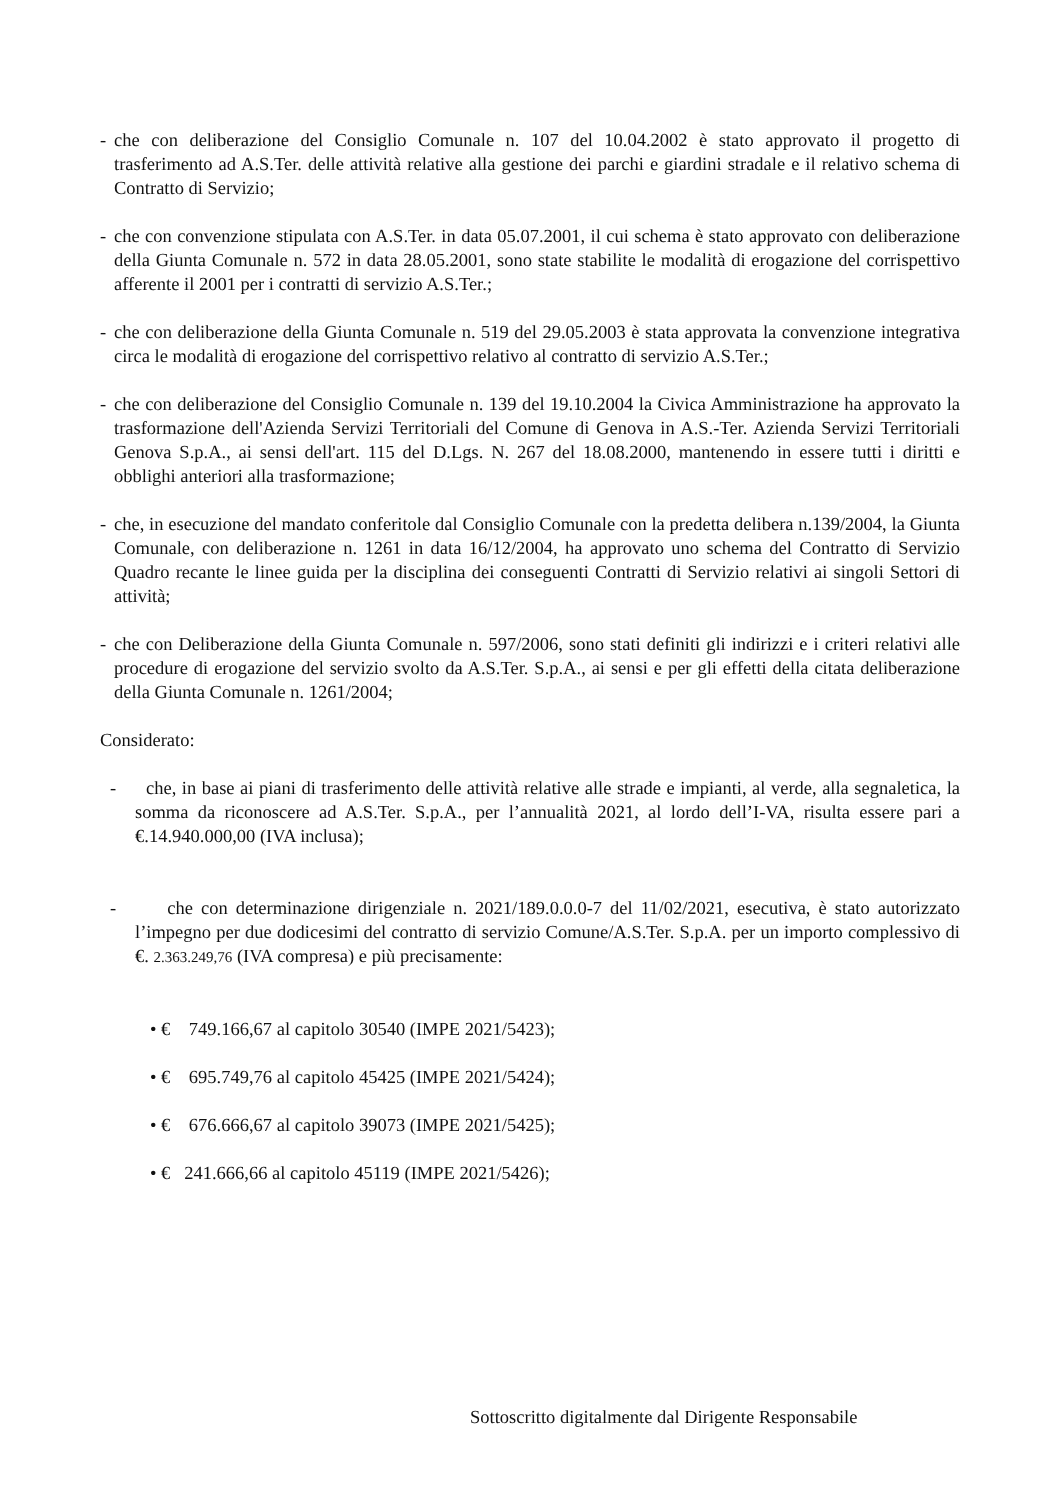- che con deliberazione del Consiglio Comunale n. 107 del 10.04.2002 è stato approvato il progetto di trasferimento ad A.S.Ter. delle attività relative alla gestione dei parchi e giardini stradale e il relativo schema di Contratto di Servizio;
- che con convenzione stipulata con A.S.Ter. in data 05.07.2001, il cui schema è stato approvato con deliberazione della Giunta Comunale n. 572 in data 28.05.2001, sono state stabilite le modalità di erogazione del corrispettivo afferente il 2001 per i contratti di servizio A.S.Ter.;
- che con deliberazione della Giunta Comunale n. 519 del 29.05.2003 è stata approvata la convenzione integrativa circa le modalità di erogazione del corrispettivo relativo al contratto di servizio A.S.Ter.;
- che con deliberazione del Consiglio Comunale n. 139 del 19.10.2004 la Civica Amministrazione ha approvato la trasformazione dell'Azienda Servizi Territoriali del Comune di Genova in A.S.-Ter. Azienda Servizi Territoriali Genova S.p.A., ai sensi dell'art. 115 del D.Lgs. N. 267 del 18.08.2000, mantenendo in essere tutti i diritti e obblighi anteriori alla trasformazione;
- che, in esecuzione del mandato conferitole dal Consiglio Comunale con la predetta delibera n.139/2004, la Giunta Comunale, con deliberazione n. 1261 in data 16/12/2004, ha approvato uno schema del Contratto di Servizio Quadro recante le linee guida per la disciplina dei conseguenti Contratti di Servizio relativi ai singoli Settori di attività;
- che con Deliberazione della Giunta Comunale n. 597/2006, sono stati definiti gli indirizzi e i criteri relativi alle procedure di erogazione del servizio svolto da A.S.Ter. S.p.A., ai sensi e per gli effetti della citata deliberazione della Giunta Comunale n. 1261/2004;
Considerato:
- che, in base ai piani di trasferimento delle attività relative alle strade e impianti, al verde, alla segnaletica, la somma da riconoscere ad A.S.Ter. S.p.A., per l’annualità 2021, al lordo dell’I-VA, risulta essere pari a €.14.940.000,00 (IVA inclusa);
- che con determinazione dirigenziale n. 2021/189.0.0.0-7 del 11/02/2021, esecutiva, è stato autorizzato l’impegno per due dodicesimi del contratto di servizio Comune/A.S.Ter. S.p.A. per un importo complessivo di €. 2.363.249,76 (IVA compresa) e più precisamente:
• € 749.166,67 al capitolo 30540 (IMPE 2021/5423);
• € 695.749,76 al capitolo 45425 (IMPE 2021/5424);
• € 676.666,67 al capitolo 39073 (IMPE 2021/5425);
• € 241.666,66 al capitolo 45119 (IMPE 2021/5426);
Sottoscritto digitalmente dal Dirigente Responsabile